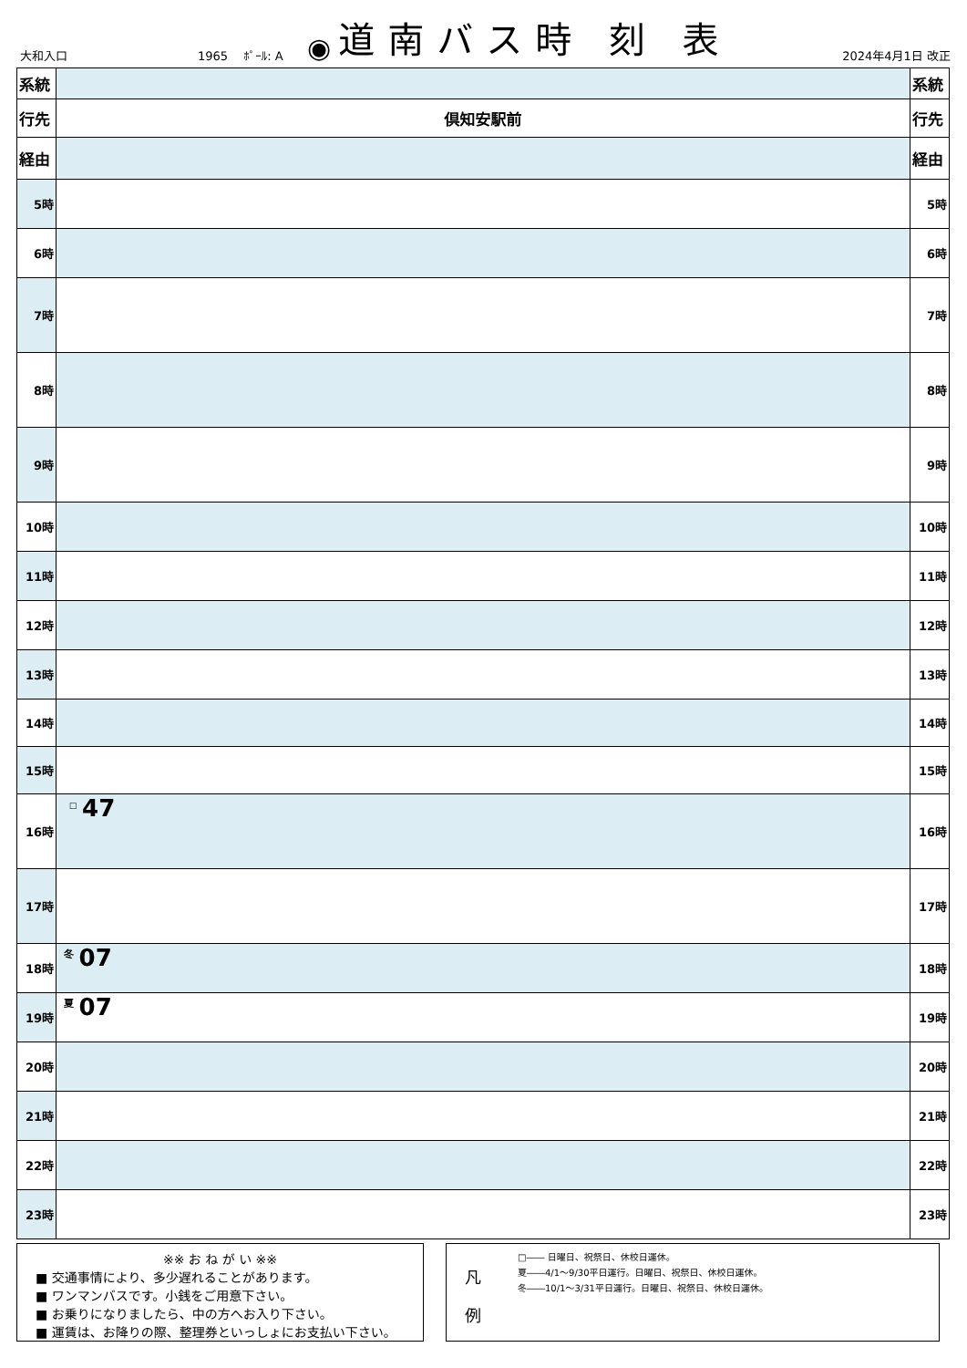大和入口 1965　 ﾎﾟｰﾙ: A ◉ 道南バス時 刻 表 2024年4月1日 改正
| 系統 | | 系統 |
| 行先 | 倶知安駅前 | 行先 |
| 経由 | | 経由 |
| 5時 | | 5時 |
| 6時 | | 6時 |
| 7時 | | 7時 |
| 8時 | | 8時 |
| 9時 | | 9時 |
| 10時 | | 10時 |
| 11時 | | 11時 |
| 12時 | | 12時 |
| 13時 | | 13時 |
| 14時 | | 14時 |
| 15時 | | 15時 |
| 16時 | □ 47 | 16時 |
| 17時 | | 17時 |
| 18時 | 冬 07 | 18時 |
| 19時 | 夏 07 | 19時 |
| 20時 | | 20時 |
| 21時 | | 21時 |
| 22時 | | 22時 |
| 23時 | | 23時 |
※※ お ね が い ※※
■ 交通事情により、多少遅れることがあります。
■ ワンマンバスです。小銭をご用意下さい。
■ お乗りになりましたら、中の方へお入り下さい。
■ 運賃は、お降りの際、整理券といっしょにお支払い下さい。
凡
例
□―― 日曜日、祝祭日、休校日運休。
夏――4/1～9/30平日運行。日曜日、祝祭日、休校日運休。
冬――10/1～3/31平日運行。日曜日、祝祭日、休校日運休。